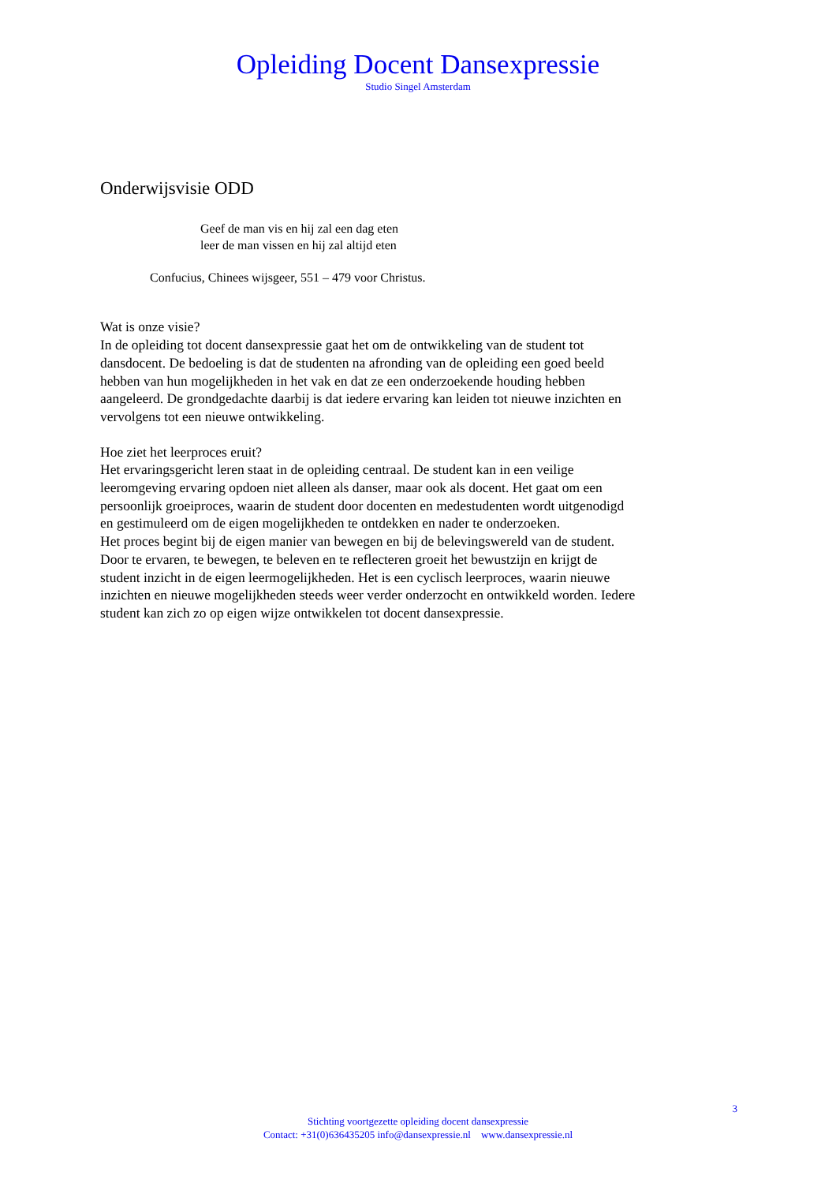Opleiding Docent Dansexpressie
Studio Singel Amsterdam
Onderwijsvisie ODD
Geef de man vis en hij zal een dag eten
leer de man vissen en hij zal altijd eten
Confucius, Chinees wijsgeer, 551 – 479 voor Christus.
Wat is onze visie?
In de opleiding tot docent dansexpressie gaat het om de ontwikkeling van de student tot dansdocent. De bedoeling is dat de studenten na afronding van de opleiding een goed beeld hebben van hun mogelijkheden in het vak en dat ze een onderzoekende houding hebben aangeleerd. De grondgedachte daarbij is dat iedere ervaring kan leiden tot nieuwe inzichten en vervolgens tot een nieuwe ontwikkeling.
Hoe ziet het leerproces eruit?
Het ervaringsgericht leren staat in de opleiding centraal. De student kan in een veilige leeromgeving ervaring opdoen niet alleen als danser, maar ook als docent. Het gaat om een persoonlijk groeiproces, waarin de student door docenten en medestudenten wordt uitgenodigd en gestimuleerd om de eigen mogelijkheden te ontdekken en nader te onderzoeken.
Het proces begint bij de eigen manier van bewegen en bij de belevingswereld van de student. Door te ervaren, te bewegen, te beleven en te reflecteren groeit het bewustzijn en krijgt de student inzicht in de eigen leermogelijkheden. Het is een cyclisch leerproces, waarin nieuwe inzichten en nieuwe mogelijkheden steeds weer verder onderzocht en ontwikkeld worden. Iedere student kan zich zo op eigen wijze ontwikkelen tot docent dansexpressie.
3
Stichting voortgezette opleiding docent dansexpressie
Contact: +31(0)636435205 info@dansexpressie.nl www.dansexpressie.nl